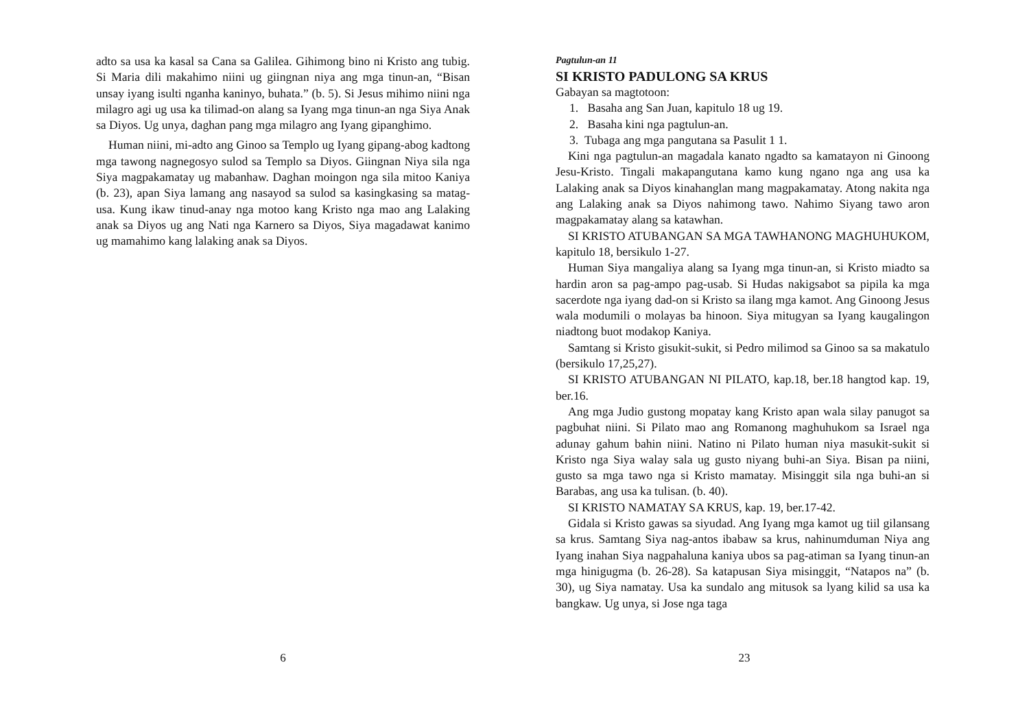adto sa usa ka kasal sa Cana sa Galilea. Gihimong bino ni Kristo ang tubig. Si Maria dili makahimo niini ug giingnan niya ang mga tinun-an, “Bisan unsay iyang isulti nganha kaninyo, buhata.” (b. 5). Si Jesus mihimo niini nga milagro agi ug usa ka tilimad-on alang sa Iyang mga tinun-an nga Siya Anak sa Diyos. Ug unya, daghan pang mga milagro ang Iyang gipanghimo.
Human niini, mi-adto ang Ginoo sa Templo ug Iyang gipang-abog kadtong mga tawong nagnegosyo sulod sa Templo sa Diyos. Giingnan Niya sila nga Siya magpakamatay ug mabanhaw. Daghan moingon nga sila mitoo Kaniya (b. 23), apan Siya lamang ang nasayod sa sulod sa kasingkasing sa matag-usa. Kung ikaw tinud-anay nga motoo kang Kristo nga mao ang Lalaking anak sa Diyos ug ang Nati nga Karnero sa Diyos, Siya magadawat kanimo ug mamahimo kang lalaking anak sa Diyos.
6
Pagtulun-an 11
SI KRISTO PADULONG SA KRUS
Gabayan sa magtotoon:
1. Basaha ang San Juan, kapitulo 18 ug 19.
2. Basaha kini nga pagtulun-an.
3. Tubaga ang mga pangutana sa Pasulit 1 1.
Kini nga pagtulun-an magadala kanato ngadto sa kamatayon ni Ginoong Jesu-Kristo. Tingali makapangutana kamo kung ngano nga ang usa ka Lalaking anak sa Diyos kinahanglan mang magpakamatay. Atong nakita nga ang Lalaking anak sa Diyos nahimong tawo. Nahimo Siyang tawo aron magpakamatay alang sa katawhan.
SI KRISTO ATUBANGAN SA MGA TAWHANONG MAGHUHUKOM, kapitulo 18, bersikulo 1-27.
Human Siya mangaliya alang sa Iyang mga tinun-an, si Kristo miadto sa hardin aron sa pag-ampo pag-usab. Si Hudas nakigsabot sa pipila ka mga sacerdote nga iyang dad-on si Kristo sa ilang mga kamot. Ang Ginoong Jesus wala modumili o molayas ba hinoon. Siya mitugyan sa Iyang kaugalingon niadtong buot modakop Kaniya.
Samtang si Kristo gisukit-sukit, si Pedro milimod sa Ginoo sa sa makatulo (bersikulo 17,25,27).
SI KRISTO ATUBANGAN NI PILATO, kap.18, ber.18 hangtod kap. 19, ber.16.
Ang mga Judio gustong mopatay kang Kristo apan wala silay panugot sa pagbuhat niini. Si Pilato mao ang Romanong maghuhukom sa Israel nga adunay gahum bahin niini. Natino ni Pilato human niya masukit-sukit si Kristo nga Siya walay sala ug gusto niyang buhi-an Siya. Bisan pa niini, gusto sa mga tawo nga si Kristo mamatay. Misinggit sila nga buhi-an si Barabas, ang usa ka tulisan. (b. 40).
SI KRISTO NAMATAY SA KRUS, kap. 19, ber.17-42.
Gidala si Kristo gawas sa siyudad. Ang Iyang mga kamot ug tiil gilansang sa krus. Samtang Siya nag-antos ibabaw sa krus, nahinumduman Niya ang Iyang inahan Siya nagpahaluna kaniya ubos sa pag-atiman sa Iyang tinun-an mga hinigugma (b. 26-28). Sa katapusan Siya misinggit, “Natapos na” (b. 30), ug Siya namatay. Usa ka sundalo ang mitusok sa lyang kilid sa usa ka bangkaw. Ug unya, si Jose nga taga
23